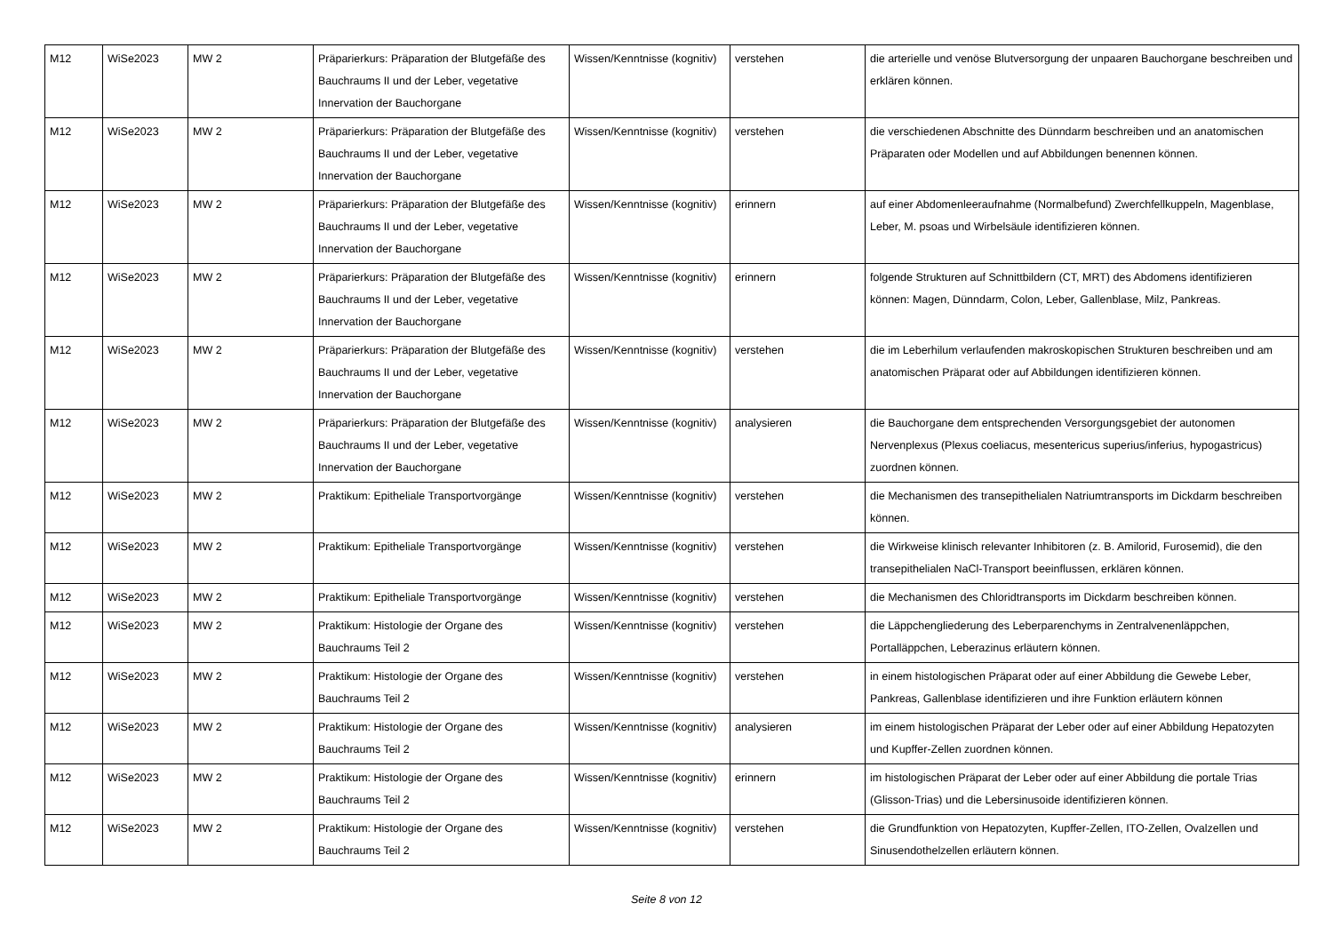| M12 | WiSe2023 | MW 2 | Präparierkurs: Präparation der Blutgefäße des Bauchraums II und der Leber, vegetative Innervation der Bauchorgane | Wissen/Kenntnisse (kognitiv) | verstehen | die arterielle und venöse Blutversorgung der unpaaren Bauchorgane beschreiben und erklären können. |
| M12 | WiSe2023 | MW 2 | Präparierkurs: Präparation der Blutgefäße des Bauchraums II und der Leber, vegetative Innervation der Bauchorgane | Wissen/Kenntnisse (kognitiv) | verstehen | die verschiedenen Abschnitte des Dünndarm beschreiben und an anatomischen Präparaten oder Modellen und auf Abbildungen benennen können. |
| M12 | WiSe2023 | MW 2 | Präparierkurs: Präparation der Blutgefäße des Bauchraums II und der Leber, vegetative Innervation der Bauchorgane | Wissen/Kenntnisse (kognitiv) | erinnern | auf einer Abdomenleeraufnahme (Normalbefund) Zwerchfellkuppeln, Magenblase, Leber, M. psoas und Wirbelsäule identifizieren können. |
| M12 | WiSe2023 | MW 2 | Präparierkurs: Präparation der Blutgefäße des Bauchraums II und der Leber, vegetative Innervation der Bauchorgane | Wissen/Kenntnisse (kognitiv) | erinnern | folgende Strukturen auf Schnittbildern (CT, MRT) des Abdomens identifizieren können: Magen, Dünndarm, Colon, Leber, Gallenblase, Milz, Pankreas. |
| M12 | WiSe2023 | MW 2 | Präparierkurs: Präparation der Blutgefäße des Bauchraums II und der Leber, vegetative Innervation der Bauchorgane | Wissen/Kenntnisse (kognitiv) | verstehen | die im Leberhilum verlaufenden makroskopischen Strukturen beschreiben und am anatomischen Präparat oder auf Abbildungen identifizieren können. |
| M12 | WiSe2023 | MW 2 | Präparierkurs: Präparation der Blutgefäße des Bauchraums II und der Leber, vegetative Innervation der Bauchorgane | Wissen/Kenntnisse (kognitiv) | analysieren | die Bauchorgane dem entsprechenden Versorgungsgebiet der autonomen Nervenplexus (Plexus coeliacus, mesentericus superius/inferius, hypogastricus) zuordnen können. |
| M12 | WiSe2023 | MW 2 | Praktikum: Epitheliale Transportvorgänge | Wissen/Kenntnisse (kognitiv) | verstehen | die Mechanismen des transepithelialen Natriumtransports im Dickdarm beschreiben können. |
| M12 | WiSe2023 | MW 2 | Praktikum: Epitheliale Transportvorgänge | Wissen/Kenntnisse (kognitiv) | verstehen | die Wirkweise klinisch relevanter Inhibitoren (z. B. Amilorid, Furosemid), die den transepithelialen NaCl-Transport beeinflussen, erklären können. |
| M12 | WiSe2023 | MW 2 | Praktikum: Epitheliale Transportvorgänge | Wissen/Kenntnisse (kognitiv) | verstehen | die Mechanismen des Chloridtransports im Dickdarm beschreiben können. |
| M12 | WiSe2023 | MW 2 | Praktikum: Histologie der Organe des Bauchraums Teil 2 | Wissen/Kenntnisse (kognitiv) | verstehen | die Läppchengliederung des Leberparenchyms in Zentralvenenläppchen, Portalläppchen, Leberazinus erläutern können. |
| M12 | WiSe2023 | MW 2 | Praktikum: Histologie der Organe des Bauchraums Teil 2 | Wissen/Kenntnisse (kognitiv) | verstehen | in einem histologischen Präparat oder auf einer Abbildung die Gewebe Leber, Pankreas, Gallenblase identifizieren und ihre Funktion erläutern können |
| M12 | WiSe2023 | MW 2 | Praktikum: Histologie der Organe des Bauchraums Teil 2 | Wissen/Kenntnisse (kognitiv) | analysieren | im einem histologischen Präparat der Leber oder auf einer Abbildung Hepatozyten und Kupffer-Zellen zuordnen können. |
| M12 | WiSe2023 | MW 2 | Praktikum: Histologie der Organe des Bauchraums Teil 2 | Wissen/Kenntnisse (kognitiv) | erinnern | im histologischen Präparat der Leber oder auf einer Abbildung die portale Trias (Glisson-Trias) und die Lebersinusoide identifizieren können. |
| M12 | WiSe2023 | MW 2 | Praktikum: Histologie der Organe des Bauchraums Teil 2 | Wissen/Kenntnisse (kognitiv) | verstehen | die Grundfunktion von Hepatozyten, Kupffer-Zellen, ITO-Zellen, Ovalzellen und Sinusendothelzellen erläutern können. |
Seite 8 von 12